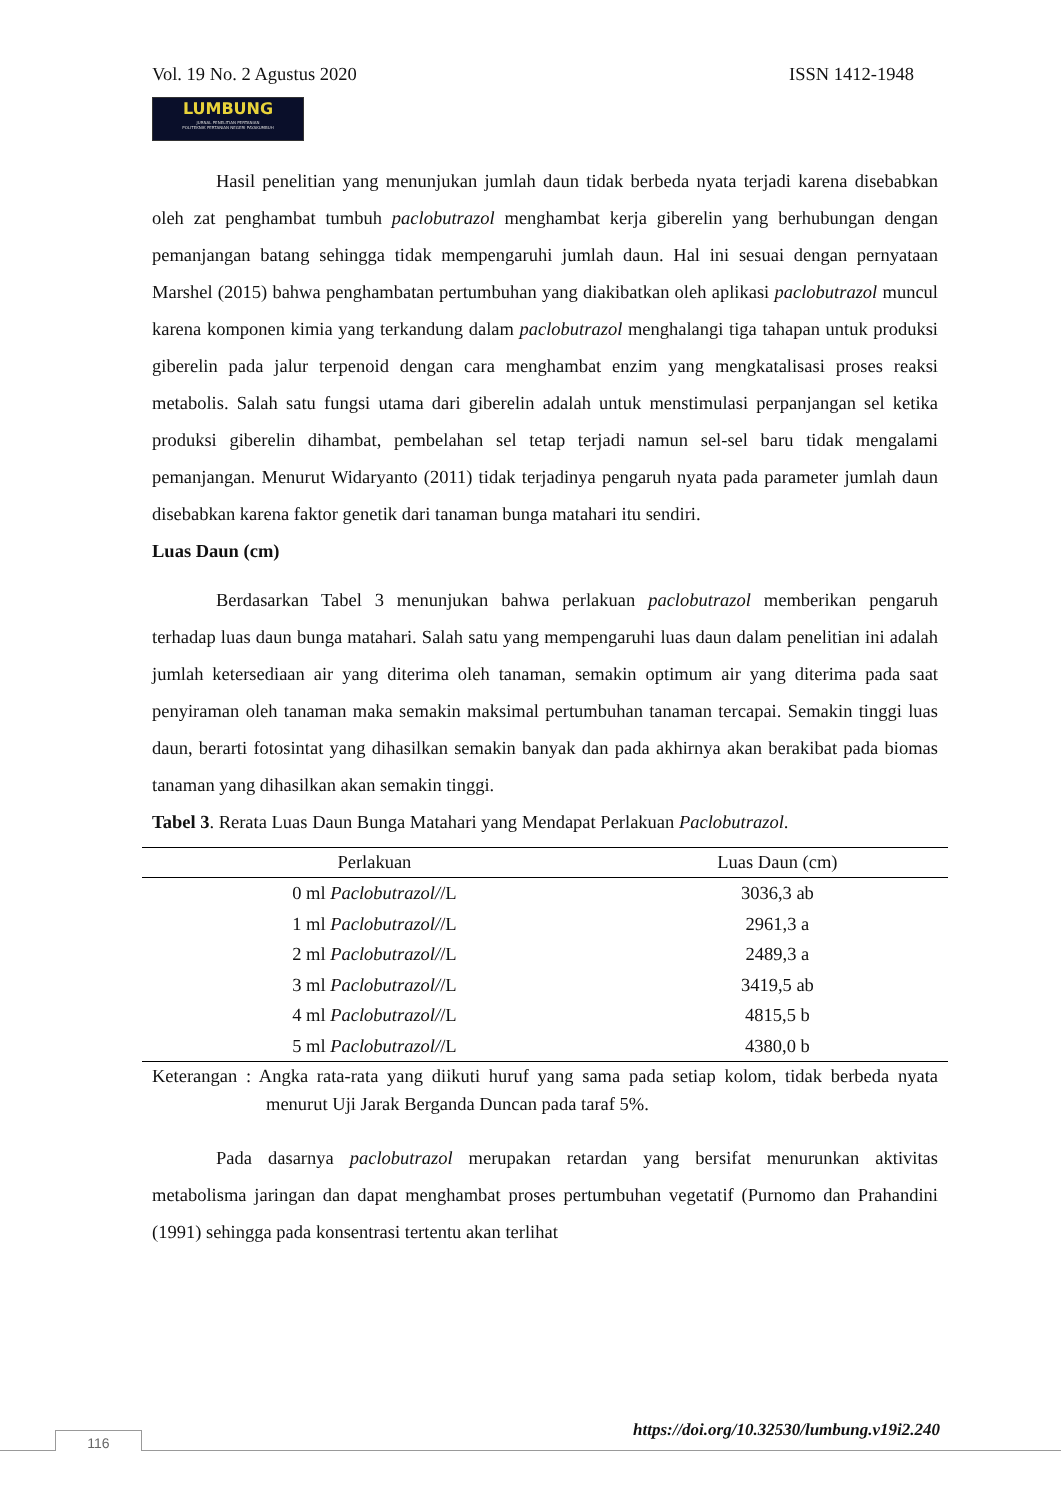Vol. 19 No. 2 Agustus 2020 ISSN 1412-1948
LUMBUNG
JURNAL PENELITIAN PERTANIAN
POLITEKNIK PERTANIAN NEGERI PAYAKUMBUH
Hasil penelitian yang menunjukan jumlah daun tidak berbeda nyata terjadi karena disebabkan oleh zat penghambat tumbuh paclobutrazol menghambat kerja giberelin yang berhubungan dengan pemanjangan batang sehingga tidak mempengaruhi jumlah daun. Hal ini sesuai dengan pernyataan Marshel (2015) bahwa penghambatan pertumbuhan yang diakibatkan oleh aplikasi paclobutrazol muncul karena komponen kimia yang terkandung dalam paclobutrazol menghalangi tiga tahapan untuk produksi giberelin pada jalur terpenoid dengan cara menghambat enzim yang mengkatalisasi proses reaksi metabolis. Salah satu fungsi utama dari giberelin adalah untuk menstimulasi perpanjangan sel ketika produksi giberelin dihambat, pembelahan sel tetap terjadi namun sel-sel baru tidak mengalami pemanjangan. Menurut Widaryanto (2011) tidak terjadinya pengaruh nyata pada parameter jumlah daun disebabkan karena faktor genetik dari tanaman bunga matahari itu sendiri.
Luas Daun (cm)
Berdasarkan Tabel 3 menunjukan bahwa perlakuan paclobutrazol memberikan pengaruh terhadap luas daun bunga matahari. Salah satu yang mempengaruhi luas daun dalam penelitian ini adalah jumlah ketersediaan air yang diterima oleh tanaman, semakin optimum air yang diterima pada saat penyiraman oleh tanaman maka semakin maksimal pertumbuhan tanaman tercapai. Semakin tinggi luas daun, berarti fotosintat yang dihasilkan semakin banyak dan pada akhirnya akan berakibat pada biomas tanaman yang dihasilkan akan semakin tinggi.
Tabel 3. Rerata Luas Daun Bunga Matahari yang Mendapat Perlakuan Paclobutrazol.
| Perlakuan | Luas Daun (cm) |
| --- | --- |
| 0 ml Paclobutrazol/ /L | 3036,3 ab |
| 1 ml Paclobutrazol/ /L | 2961,3 a |
| 2 ml Paclobutrazol/ /L | 2489,3 a |
| 3 ml Paclobutrazol/ /L | 3419,5 ab |
| 4 ml Paclobutrazol/ /L | 4815,5 b |
| 5 ml Paclobutrazol/ /L | 4380,0 b |
Keterangan : Angka rata-rata yang diikuti huruf yang sama pada setiap kolom, tidak berbeda nyata menurut Uji Jarak Berganda Duncan pada taraf 5%.
Pada dasarnya paclobutrazol merupakan retardan yang bersifat menurunkan aktivitas metabolisma jaringan dan dapat menghambat proses pertumbuhan vegetatif (Purnomo dan Prahandini (1991) sehingga pada konsentrasi tertentu akan terlihat
https://doi.org/10.32530/lumbung.v19i2.240
116